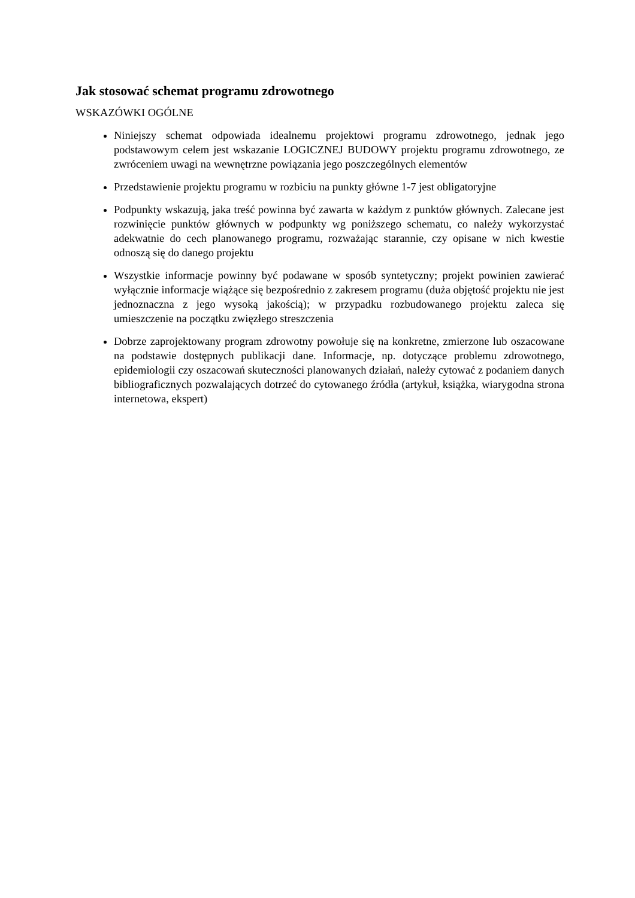Jak stosować schemat programu zdrowotnego
WSKAZÓWKI OGÓLNE
Niniejszy schemat odpowiada idealnemu projektowi programu zdrowotnego, jednak jego podstawowym celem jest wskazanie LOGICZNEJ BUDOWY projektu programu zdrowotnego, ze zwróceniem uwagi na wewnętrzne powiązania jego poszczególnych elementów
Przedstawienie projektu programu w rozbiciu na punkty główne 1-7 jest obligatoryjne
Podpunkty wskazują, jaka treść powinna być zawarta w każdym z punktów głównych. Zalecane jest rozwinięcie punktów głównych w podpunkty wg poniższego schematu, co należy wykorzystać adekwatnie do cech planowanego programu, rozważając starannie, czy opisane w nich kwestie odnoszą się do danego projektu
Wszystkie informacje powinny być podawane w sposób syntetyczny; projekt powinien zawierać wyłącznie informacje wiążące się bezpośrednio z zakresem programu (duża objętość projektu nie jest jednoznaczna z jego wysoką jakością); w przypadku rozbudowanego projektu zaleca się umieszczenie na początku zwięzłego streszczenia
Dobrze zaprojektowany program zdrowotny powołuje się na konkretne, zmierzone lub oszacowane na podstawie dostępnych publikacji dane. Informacje, np. dotyczące problemu zdrowotnego, epidemiologii czy oszacowań skuteczności planowanych działań, należy cytować z podaniem danych bibliograficznych pozwalających dotrzeć do cytowanego źródła (artykuł, książka, wiarygodna strona internetowa, ekspert)